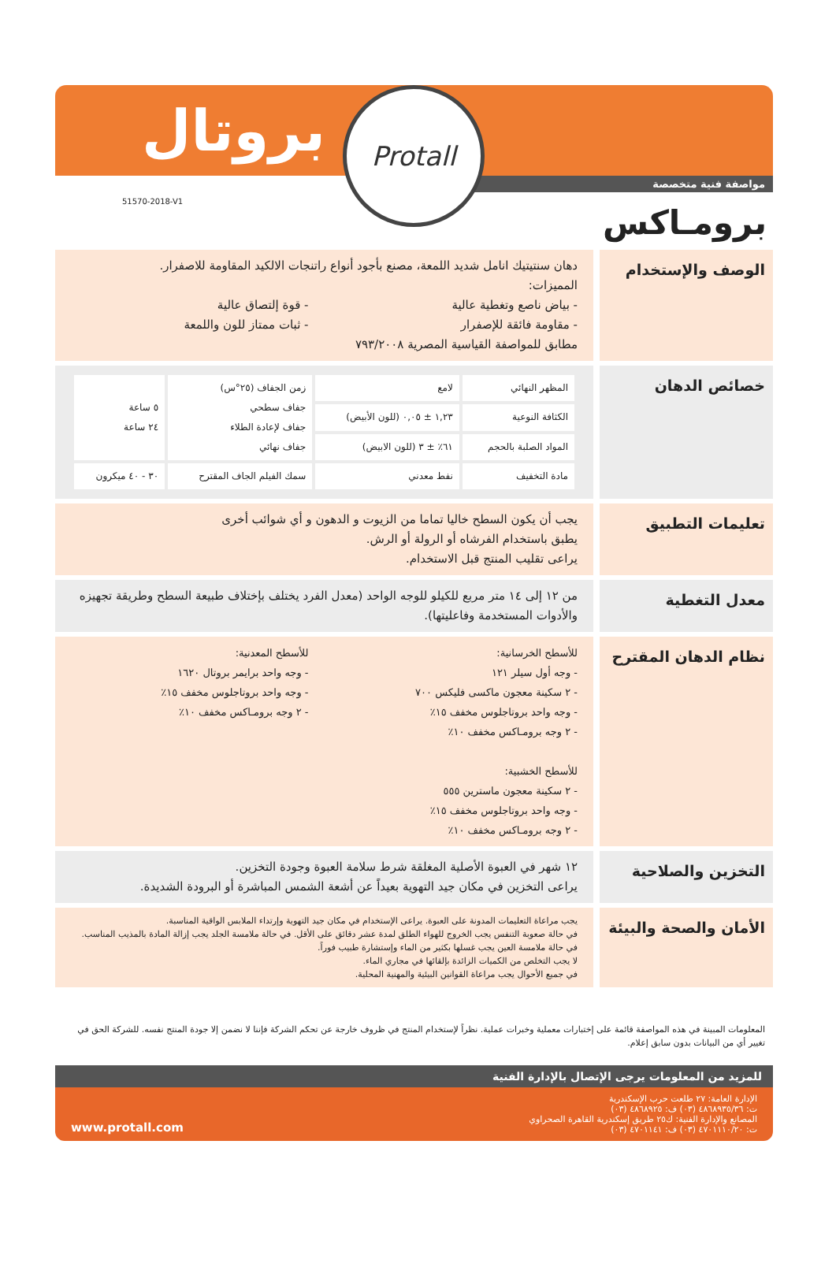بروتال
مواصفة فنية متخصصة
51570-2018-V1
Protall
برومـاكس
الوصف والإستخدام
دهان سنتيتيك انامل شديد اللمعة، مصنع بأجود أنواع راتنجات الالكيد المقاومة للاصفرار.
المميزات:
- بياض ناصع وتغطية عالية
- مقاومة فائقة للإصفرار
- قوة إلتصاق عالية
- ثبات ممتاز للون واللمعة
مطابق للمواصفة القياسية المصرية ٧٩٣/٢٠٠٨
خصائص الدهان
| المظهر النهائي | لامع | زمن الجفاف (٢٥°س) جفاف سطحي جفاف لإعادة الطلاء جفاف نهائي | ٥ ساعة ٢٤ ساعة |
| الكثافة النوعية | ١,٢٣ ± ٠,٠٥ (للون الأبيض) | | |
| المواد الصلبة بالحجم | ٦١٪ ± ٣ (للون الابيض) | | |
| مادة التخفيف | نفط معدني | سمك الفيلم الجاف المقترح | ٣٠ - ٤٠ ميكرون |
تعليمات التطبيق
يجب أن يكون السطح خاليا تماما من الزيوت و الدهون و أي شوائب أخرى
يطبق باستخدام الفرشاه أو الرولة أو الرش.
يراعى تقليب المنتج قبل الاستخدام.
معدل التغطية
من ١٢ إلى ١٤ متر مربع للكيلو للوجه الواحد (معدل الفرد يختلف بإختلاف طبيعة السطح وطريقة تجهيزه والأدوات المستخدمة وفاعليتها).
نظام الدهان المقترح
للأسطح الخرسانية:
- وجه أول سيلر ١٢١
- ٢ سكينة معجون ماكسى فليكس ٧٠٠
- وجه واحد بروتاجلوس مخفف ١٥٪
- ٢ وجه برومـاكس مخفف ١٠٪
للأسطح الخشبية:
- ٢ سكينة معجون ماسترين ٥٥٥
- وجه واحد بروتاجلوس مخفف ١٥٪
- ٢ وجه برومـاكس مخفف ١٠٪
للأسطح المعدنية:
- وجه واحد برايمر بروتال ١٦٢٠
- وجه واحد بروتاجلوس مخفف ١٥٪
- ٢ وجه برومـاكس مخفف ١٠٪
التخزين والصلاحية
١٢ شهر في العبوة الأصلية المغلقة شرط سلامة العبوة وجودة التخزين.
يراعى التخزين في مكان جيد التهوية بعيداً عن أشعة الشمس المباشرة أو البرودة الشديدة.
الأمان والصحة والبيئة
يجب مراعاة التعليمات المدونة على العبوة. يراعى الإستخدام في مكان جيد التهوية وإرتداء الملابس الواقية المناسبة.
في حالة صعوبة التنفس يجب الخروج للهواء الطلق لمدة عشر دقائق على الأقل. في حالة ملامسة الجلد يجب إزالة المادة بالمذيب المناسب. في حالة ملامسة العين يجب غسلها بكثير من الماء وإستشارة طبيب فوراً.
لا يجب التخلص من الكميات الزائدة بإلقائها في مجاري الماء.
في جميع الأحوال يجب مراعاة القوانين البيئية والمهنية المحلية.
المعلومات المبينة في هذه المواصفة قائمة على إختبارات معملية وخبرات عملية. نظراً لإستخدام المنتج في ظروف خارجة عن تحكم الشركة فإننا لا نضمن إلا جودة المنتج نفسه. للشركة الحق في تغيير أي من البيانات بدون سابق إعلام.
للمزيد من المعلومات يرجى الإتصال بالإدارة الفنية
الإدارة العامة: ٢٧ طلعت حرب الإسكندرية
ت: ٤٨٦٨٩٣٥/٣٦ (٠٣) ف: ٤٨٦٨٩٢٥ (٠٣)
المصانع والإدارة الفنية: ك٢٥ طريق إسكندرية القاهرة الصحراوي
ت: ٤٧٠١١١٠/٢٠ (٠٣) ف: ٤٧٠١١٤١ (٠٣)
www.protall.com